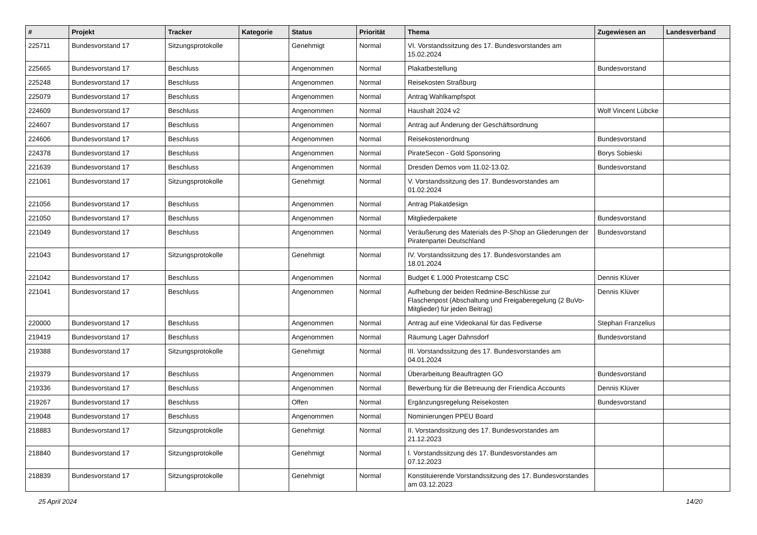| # | Projekt | Tracker | Kategorie | Status | Priorität | Thema | Zugewiesen an | Landesverband |
| --- | --- | --- | --- | --- | --- | --- | --- | --- |
| 225711 | Bundesvorstand 17 | Sitzungsprotokolle | | Genehmigt | Normal | VI. Vorstandssitzung des 17. Bundesvorstandes am 15.02.2024 | | |
| 225665 | Bundesvorstand 17 | Beschluss | | Angenommen | Normal | Plakatbestellung | Bundesvorstand | |
| 225248 | Bundesvorstand 17 | Beschluss | | Angenommen | Normal | Reisekosten Straßburg | | |
| 225079 | Bundesvorstand 17 | Beschluss | | Angenommen | Normal | Antrag Wahlkampfspot | | |
| 224609 | Bundesvorstand 17 | Beschluss | | Angenommen | Normal | Haushalt 2024 v2 | Wolf Vincent Lübcke | |
| 224607 | Bundesvorstand 17 | Beschluss | | Angenommen | Normal | Antrag auf Änderung der Geschäftsordnung | | |
| 224606 | Bundesvorstand 17 | Beschluss | | Angenommen | Normal | Reisekostenordnung | Bundesvorstand | |
| 224378 | Bundesvorstand 17 | Beschluss | | Angenommen | Normal | PirateSecon - Gold Sponsoring | Borys Sobieski | |
| 221639 | Bundesvorstand 17 | Beschluss | | Angenommen | Normal | Dresden Demos vom 11.02-13.02. | Bundesvorstand | |
| 221061 | Bundesvorstand 17 | Sitzungsprotokolle | | Genehmigt | Normal | V. Vorstandssitzung des 17. Bundesvorstandes am 01.02.2024 | | |
| 221056 | Bundesvorstand 17 | Beschluss | | Angenommen | Normal | Antrag Plakatdesign | | |
| 221050 | Bundesvorstand 17 | Beschluss | | Angenommen | Normal | Mitgliederpakete | Bundesvorstand | |
| 221049 | Bundesvorstand 17 | Beschluss | | Angenommen | Normal | Veräußerung des Materials des P-Shop an Gliederungen der Piratenpartei Deutschland | Bundesvorstand | |
| 221043 | Bundesvorstand 17 | Sitzungsprotokolle | | Genehmigt | Normal | IV. Vorstandssitzung des 17. Bundesvorstandes am 18.01.2024 | | |
| 221042 | Bundesvorstand 17 | Beschluss | | Angenommen | Normal | Budget € 1.000 Protestcamp CSC | Dennis Klüver | |
| 221041 | Bundesvorstand 17 | Beschluss | | Angenommen | Normal | Aufhebung der beiden Redmine-Beschlüsse zur Flaschenpost (Abschaltung und Freigaberegelung (2 BuVo-Mitglieder) für jeden Beitrag) | Dennis Klüver | |
| 220000 | Bundesvorstand 17 | Beschluss | | Angenommen | Normal | Antrag auf eine Videokanal für das Fediverse | Stephan Franzelius | |
| 219419 | Bundesvorstand 17 | Beschluss | | Angenommen | Normal | Räumung Lager Dahnsdorf | Bundesvorstand | |
| 219388 | Bundesvorstand 17 | Sitzungsprotokolle | | Genehmigt | Normal | III. Vorstandssitzung des 17. Bundesvorstandes am 04.01.2024 | | |
| 219379 | Bundesvorstand 17 | Beschluss | | Angenommen | Normal | Überarbeitung Beauftragten GO | Bundesvorstand | |
| 219336 | Bundesvorstand 17 | Beschluss | | Angenommen | Normal | Bewerbung für die Betreuung der Friendica Accounts | Dennis Klüver | |
| 219267 | Bundesvorstand 17 | Beschluss | | Offen | Normal | Ergänzungsregelung Reisekosten | Bundesvorstand | |
| 219048 | Bundesvorstand 17 | Beschluss | | Angenommen | Normal | Nominierungen PPEU Board | | |
| 218883 | Bundesvorstand 17 | Sitzungsprotokolle | | Genehmigt | Normal | II. Vorstandssitzung des 17. Bundesvorstandes am 21.12.2023 | | |
| 218840 | Bundesvorstand 17 | Sitzungsprotokolle | | Genehmigt | Normal | I. Vorstandssitzung des 17. Bundesvorstandes am 07.12.2023 | | |
| 218839 | Bundesvorstand 17 | Sitzungsprotokolle | | Genehmigt | Normal | Konstituierende Vorstandssitzung des 17. Bundesvorstandes am 03.12.2023 | | |
25 April 2024 14/20